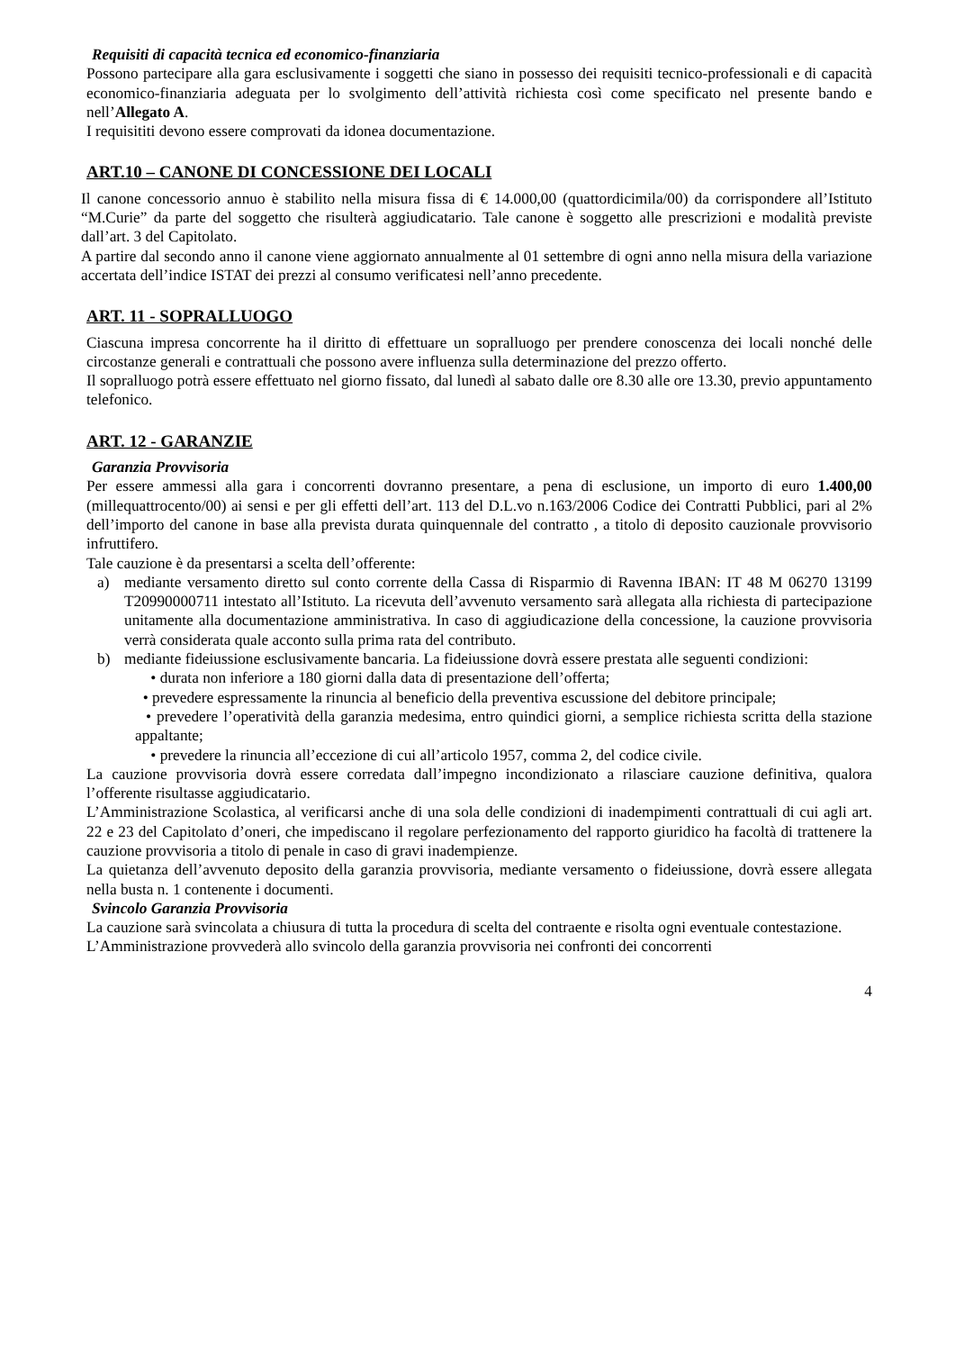Requisiti di capacità tecnica ed economico-finanziaria
Possono partecipare alla gara esclusivamente i soggetti che siano in possesso dei requisiti tecnico-professionali e di capacità economico-finanziaria adeguata per lo svolgimento dell’attività richiesta così come specificato nel presente bando e nell’Allegato A.
I requisititi devono essere comprovati da idonea documentazione.
ART.10 – CANONE DI CONCESSIONE DEI LOCALI
Il canone concessorio annuo è stabilito nella misura fissa di € 14.000,00 (quattordicimila/00) da corrispondere all’Istituto “M.Curie” da parte del soggetto che risulterà aggiudicatario. Tale canone è soggetto alle prescrizioni e modalità previste dall’art. 3 del Capitolato.
A partire dal secondo anno il canone viene aggiornato annualmente al 01 settembre di ogni anno nella misura della variazione accertata dell’indice ISTAT dei prezzi al consumo verificatesi nell’anno precedente.
ART. 11 - SOPRALLUOGO
Ciascuna impresa concorrente ha il diritto di effettuare un sopralluogo per prendere conoscenza dei locali nonché delle circostanze generali e contrattuali che possono avere influenza sulla determinazione del prezzo offerto.
Il sopralluogo potrà essere effettuato nel giorno fissato, dal lunedì al sabato dalle ore 8.30 alle ore 13.30, previo appuntamento telefonico.
ART. 12 - GARANZIE
Garanzia Provvisoria
Per essere ammessi alla gara i concorrenti dovranno presentare, a pena di esclusione, un importo di euro 1.400,00 (millequattrocento/00) ai sensi e per gli effetti dell’art. 113 del D.L.vo n.163/2006 Codice dei Contratti Pubblici, pari al 2% dell’importo del canone in base alla prevista durata quinquennale del contratto , a titolo di deposito cauzionale provvisorio infruttifero.
Tale cauzione è da presentarsi a scelta dell’offerente:
a) mediante versamento diretto sul conto corrente della Cassa di Risparmio di Ravenna IBAN: IT 48 M 06270 13199 T20990000711 intestato all’Istituto. La ricevuta dell’avvenuto versamento sarà allegata alla richiesta di partecipazione unitamente alla documentazione amministrativa. In caso di aggiudicazione della concessione, la cauzione provvisoria verrà considerata quale acconto sulla prima rata del contributo.
b) mediante fideiussione esclusivamente bancaria. La fideiussione dovrà essere prestata alle seguenti condizioni:
• durata non inferiore a 180 giorni dalla data di presentazione dell’offerta;
• prevedere espressamente la rinuncia al beneficio della preventiva escussione del debitore principale;
• prevedere l’operatività della garanzia medesima, entro quindici giorni, a semplice richiesta scritta della stazione appaltante;
• prevedere la rinuncia all’eccezione di cui all’articolo 1957, comma 2, del codice civile.
La cauzione provvisoria dovrà essere corredata dall’impegno incondizionato a rilasciare cauzione definitiva, qualora l’offerente risultasse aggiudicatario.
L’Amministrazione Scolastica, al verificarsi anche di una sola delle condizioni di inadempimenti contrattuali di cui agli art. 22 e 23 del Capitolato d’oneri, che impediscano il regolare perfezionamento del rapporto giuridico ha facoltà di trattenere la cauzione provvisoria a titolo di penale in caso di gravi inadempienze.
La quietanza dell’avvenuto deposito della garanzia provvisoria, mediante versamento o fideiussione, dovrà essere allegata nella busta n. 1 contenente i documenti.
Svincolo Garanzia Provvisoria
La cauzione sarà svincolata a chiusura di tutta la procedura di scelta del contraente e risolta ogni eventuale contestazione.
L’Amministrazione provvederà allo svincolo della garanzia provvisoria nei confronti dei concorrenti
4